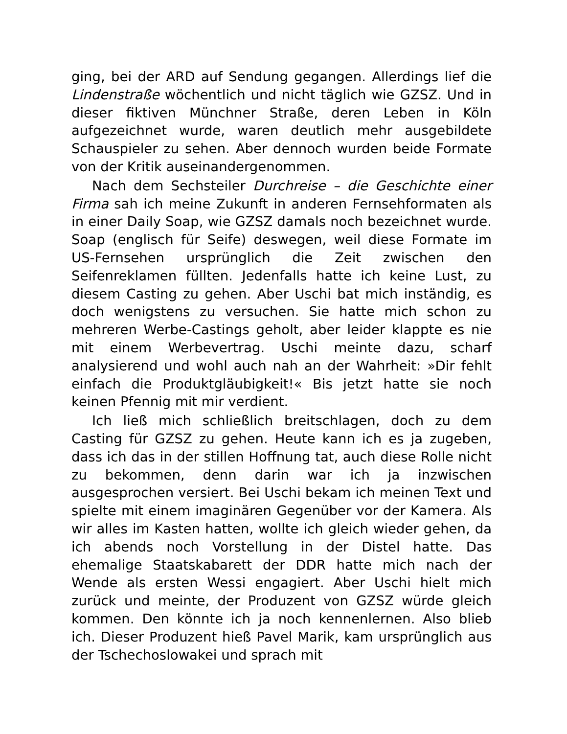ging, bei der ARD auf Sendung gegangen. Allerdings lief die Lindenstraße wöchentlich und nicht täglich wie GZSZ. Und in dieser fiktiven Münchner Straße, deren Leben in Köln aufgezeichnet wurde, waren deutlich mehr ausgebildete Schauspieler zu sehen. Aber dennoch wurden beide Formate von der Kritik auseinandergenommen.
Nach dem Sechsteiler Durchreise – die Geschichte einer Firma sah ich meine Zukunft in anderen Fernsehformaten als in einer Daily Soap, wie GZSZ damals noch bezeichnet wurde. Soap (englisch für Seife) deswegen, weil diese Formate im US-Fernsehen ursprünglich die Zeit zwischen den Seifenreklamen füllten. Jedenfalls hatte ich keine Lust, zu diesem Casting zu gehen. Aber Uschi bat mich inständig, es doch wenigstens zu versuchen. Sie hatte mich schon zu mehreren Werbe-Castings geholt, aber leider klappte es nie mit einem Werbevertrag. Uschi meinte dazu, scharf analysierend und wohl auch nah an der Wahrheit: »Dir fehlt einfach die Produktgläubigkeit!« Bis jetzt hatte sie noch keinen Pfennig mit mir verdient.
Ich ließ mich schließlich breitschlagen, doch zu dem Casting für GZSZ zu gehen. Heute kann ich es ja zugeben, dass ich das in der stillen Hoffnung tat, auch diese Rolle nicht zu bekommen, denn darin war ich ja inzwischen ausgesprochen versiert. Bei Uschi bekam ich meinen Text und spielte mit einem imaginären Gegenüber vor der Kamera. Als wir alles im Kasten hatten, wollte ich gleich wieder gehen, da ich abends noch Vorstellung in der Distel hatte. Das ehemalige Staatskabarett der DDR hatte mich nach der Wende als ersten Wessi engagiert. Aber Uschi hielt mich zurück und meinte, der Produzent von GZSZ würde gleich kommen. Den könnte ich ja noch kennenlernen. Also blieb ich. Dieser Produzent hieß Pavel Marik, kam ursprünglich aus der Tschechoslowakei und sprach mit